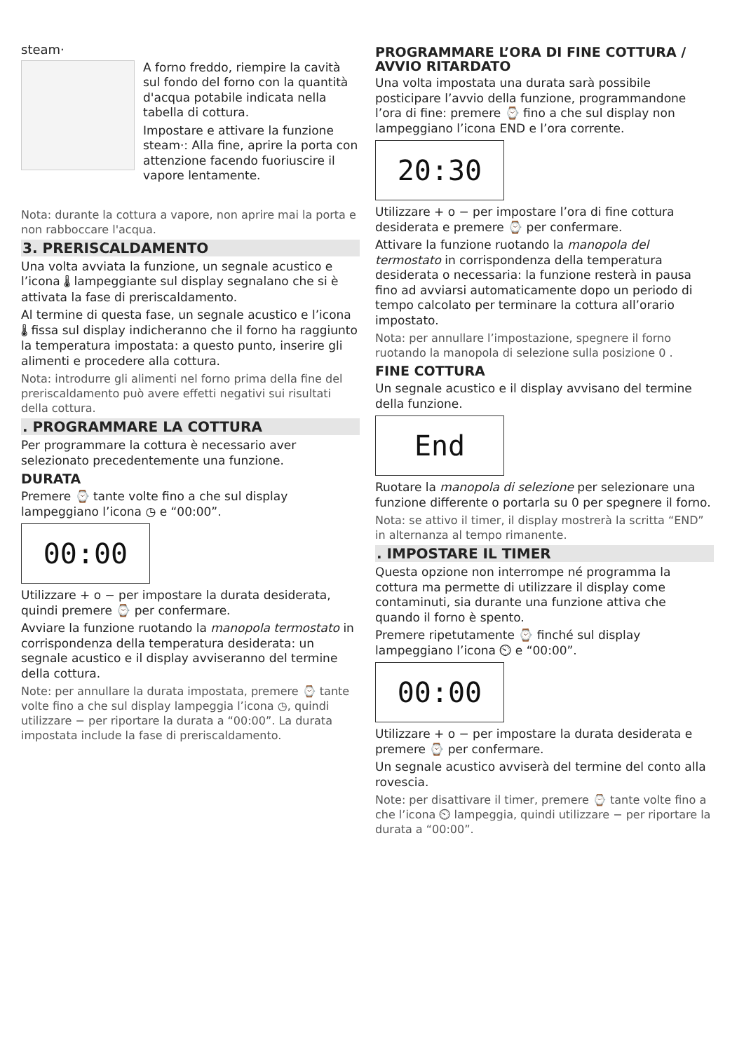steam·
A forno freddo, riempire la cavità sul fondo del forno con la quantità d'acqua potabile indicata nella tabella di cottura.
Impostare e attivare la funzione steam·: Alla fine, aprire la porta con attenzione facendo fuoriuscire il vapore lentamente.
Nota: durante la cottura a vapore, non aprire mai la porta e non rabboccare l'acqua.
3. PRERISCALDAMENTO
Una volta avviata la funzione, un segnale acustico e l’icona 🌡 lampeggiante sul display segnalano che si è attivata la fase di preriscaldamento.
Al termine di questa fase, un segnale acustico e l’icona 🌡 fissa sul display indicheranno che il forno ha raggiunto la temperatura impostata: a questo punto, inserire gli alimenti e procedere alla cottura.
Nota: introdurre gli alimenti nel forno prima della fine del preriscaldamento può avere effetti negativi sui risultati della cottura.
. PROGRAMMARE LA COTTURA
Per programmare la cottura è necessario aver selezionato precedentemente una funzione.
DURATA
Premere ⌚ tante volte fino a che sul display lampeggiano l’icona ◷ e “00:00”.
00:00
Utilizzare + o − per impostare la durata desiderata, quindi premere ⌚ per confermare.
Avviare la funzione ruotando la manopola termostato in corrispondenza della temperatura desiderata: un segnale acustico e il display avviseranno del termine della cottura.
Note: per annullare la durata impostata, premere ⌚ tante volte fino a che sul display lampeggia l’icona ◷, quindi utilizzare − per riportare la durata a “00:00”. La durata impostata include la fase di preriscaldamento.
PROGRAMMARE L’ORA DI FINE COTTURA / AVVIO RITARDATO
Una volta impostata una durata sarà possibile posticipare l’avvio della funzione, programmandone l’ora di fine: premere ⌚ fino a che sul display non lampeggiano l’icona END e l’ora corrente.
20:30
Utilizzare + o − per impostare l’ora di fine cottura desiderata e premere ⌚ per confermare.
Attivare la funzione ruotando la manopola del termostato in corrispondenza della temperatura desiderata o necessaria: la funzione resterà in pausa fino ad avviarsi automaticamente dopo un periodo di tempo calcolato per terminare la cottura all’orario impostato.
Nota: per annullare l’impostazione, spegnere il forno ruotando la manopola di selezione sulla posizione 0 .
FINE COTTURA
Un segnale acustico e il display avvisano del termine della funzione.
End
Ruotare la manopola di selezione per selezionare una funzione differente o portarla su 0 per spegnere il forno.
Nota: se attivo il timer, il display mostrerà la scritta “END” in alternanza al tempo rimanente.
. IMPOSTARE IL TIMER
Questa opzione non interrompe né programma la cottura ma permette di utilizzare il display come contaminuti, sia durante una funzione attiva che quando il forno è spento.
Premere ripetutamente ⌚ finché sul display lampeggiano l’icona ⏲ e “00:00”.
00:00
Utilizzare + o − per impostare la durata desiderata e premere ⌚ per confermare.
Un segnale acustico avviserà del termine del conto alla rovescia.
Note: per disattivare il timer, premere ⌚ tante volte fino a che l’icona ⏲ lampeggia, quindi utilizzare − per riportare la durata a “00:00”.